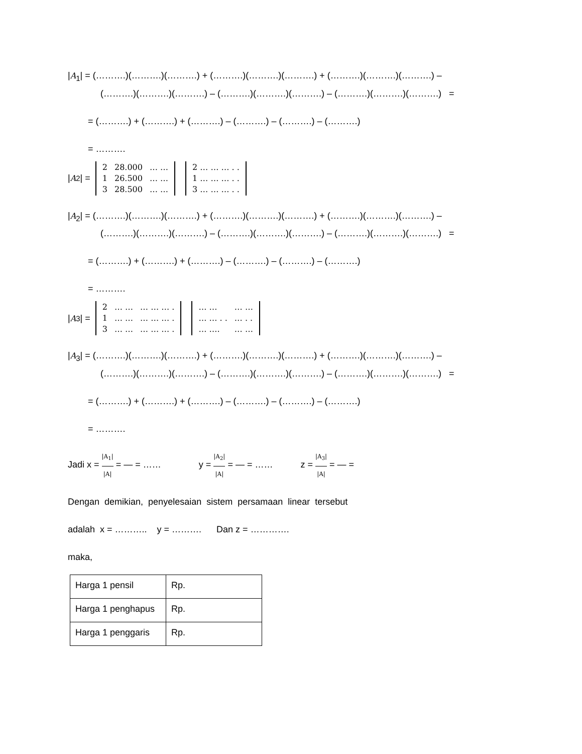|A<sub>1</sub>| = (……….)(……….)(……….) + (……….)(……….)(……….) + (……….)(……….)(……….) –
(……….)(……….)(……….) – (……….)(……….)(……….) – (……….)(……….)(……….) =
= (……….) + (……….) + (……….) – (……….) – (……….) – (……….)
= ……….
| A<sub>2</sub>| =
| 2 | 28.000 | … … |
| 1 | 26.500 | … … |
| 3 | 28.500 | … … |
| 2 … … … . . |
| 1 … … … . . |
| 3 … … … . . |
|A<sub>2</sub>| = (……….)(……….)(……….) + (……….)(……….)(……….) + (……….)(……….)(……….) –
(……….)(……….)(……….) – (……….)(……….)(……….) – (……….)(……….)(……….) =
= (……….) + (……….) + (……….) – (……….) – (……….) – (……….)
= ……….
| A<sub>3</sub>| =
| 2 | … … | … … … . |
| 1 | … … | … … … . |
| 3 | … … | … … … . |
| … … | … … |
| … … . . | … . . |
| … …. | … … |
|A<sub>3</sub>| = (……….)(……….)(……….) + (……….)(……….)(……….) + (……….)(……….)(……….) –
(……….)(……….)(……….) – (……….)(……….)(……….) – (……….)(……….)(……….) =
= (……….) + (……….) + (……….) – (……….) – (……….) – (……….)
= ……….
Jadi x = |A<sub>1</sub>| |A| = — = …… y = |A<sub>2</sub>| |A| = — = …… z = |A<sub>3</sub>| |A| = — =
Dengan demikian, penyelesaian sistem persamaan linear tersebut
adalah x = ……….. y = ………. Dan z = ………….
maka,
| Harga 1 pensil | Rp. |
| Harga 1 penghapus | Rp. |
| Harga 1 penggaris | Rp. |